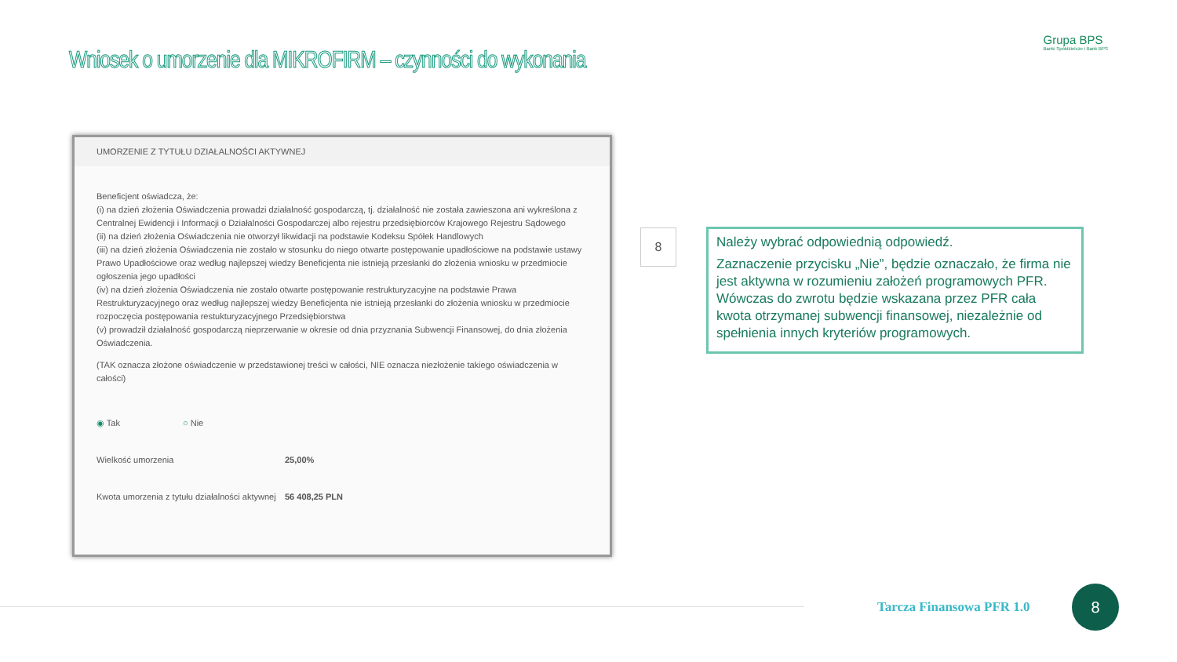Wniosek o umorzenie dla MIKROFIRM – czynności do wykonania
Grupa BPS
Banki Spółdzielcze i Bank BPS
UMORZENIE Z TYTUŁU DZIAŁALNOŚCI AKTYWNEJ
Beneficjent oświadcza, że:
(i) na dzień złożenia Oświadczenia prowadzi działalność gospodarczą, tj. działalność nie została zawieszona ani wykreślona z Centralnej Ewidencji i Informacji o Działalności Gospodarczej albo rejestru przedsiębiorców Krajowego Rejestru Sądowego
(ii) na dzień złożenia Oświadczenia nie otworzył likwidacji na podstawie Kodeksu Spółek Handlowych
(iii) na dzień złożenia Oświadczenia nie zostało w stosunku do niego otwarte postępowanie upadłościowe na podstawie ustawy Prawo Upadłościowe oraz według najlepszej wiedzy Beneficjenta nie istnieją przesłanki do złożenia wniosku w przedmiocie ogłoszenia jego upadłości
(iv) na dzień złożenia Oświadczenia nie zostało otwarte postępowanie restrukturyzacyjne na podstawie Prawa Restrukturyzacyjnego oraz według najlepszej wiedzy Beneficjenta nie istnieją przesłanki do złożenia wniosku w przedmiocie rozpoczęcia postępowania restukturyzacyjnego Przedsiębiorstwa
(v) prowadził działalność gospodarczą nieprzerwanie w okresie od dnia przyznania Subwencji Finansowej, do dnia złożenia Oświadczenia.
(TAK oznacza złożone oświadczenie w przedstawionej treści w całości, NIE oznacza niezłożenie takiego oświadczenia w całości)
◉ Tak ○ Nie
Wielkość umorzenia 25,00%
Kwota umorzenia z tytułu działalności aktywnej
56 408,25 PLN
8
Należy wybrać odpowiednią odpowiedź.
Zaznaczenie przycisku „Nie”, będzie oznaczało, że firma nie jest aktywna w rozumieniu założeń programowych PFR. Wówczas do zwrotu będzie wskazana przez PFR cała kwota otrzymanej subwencji finansowej, niezależnie od spełnienia innych kryteriów programowych.
Tarcza Finansowa PFR 1.0
8